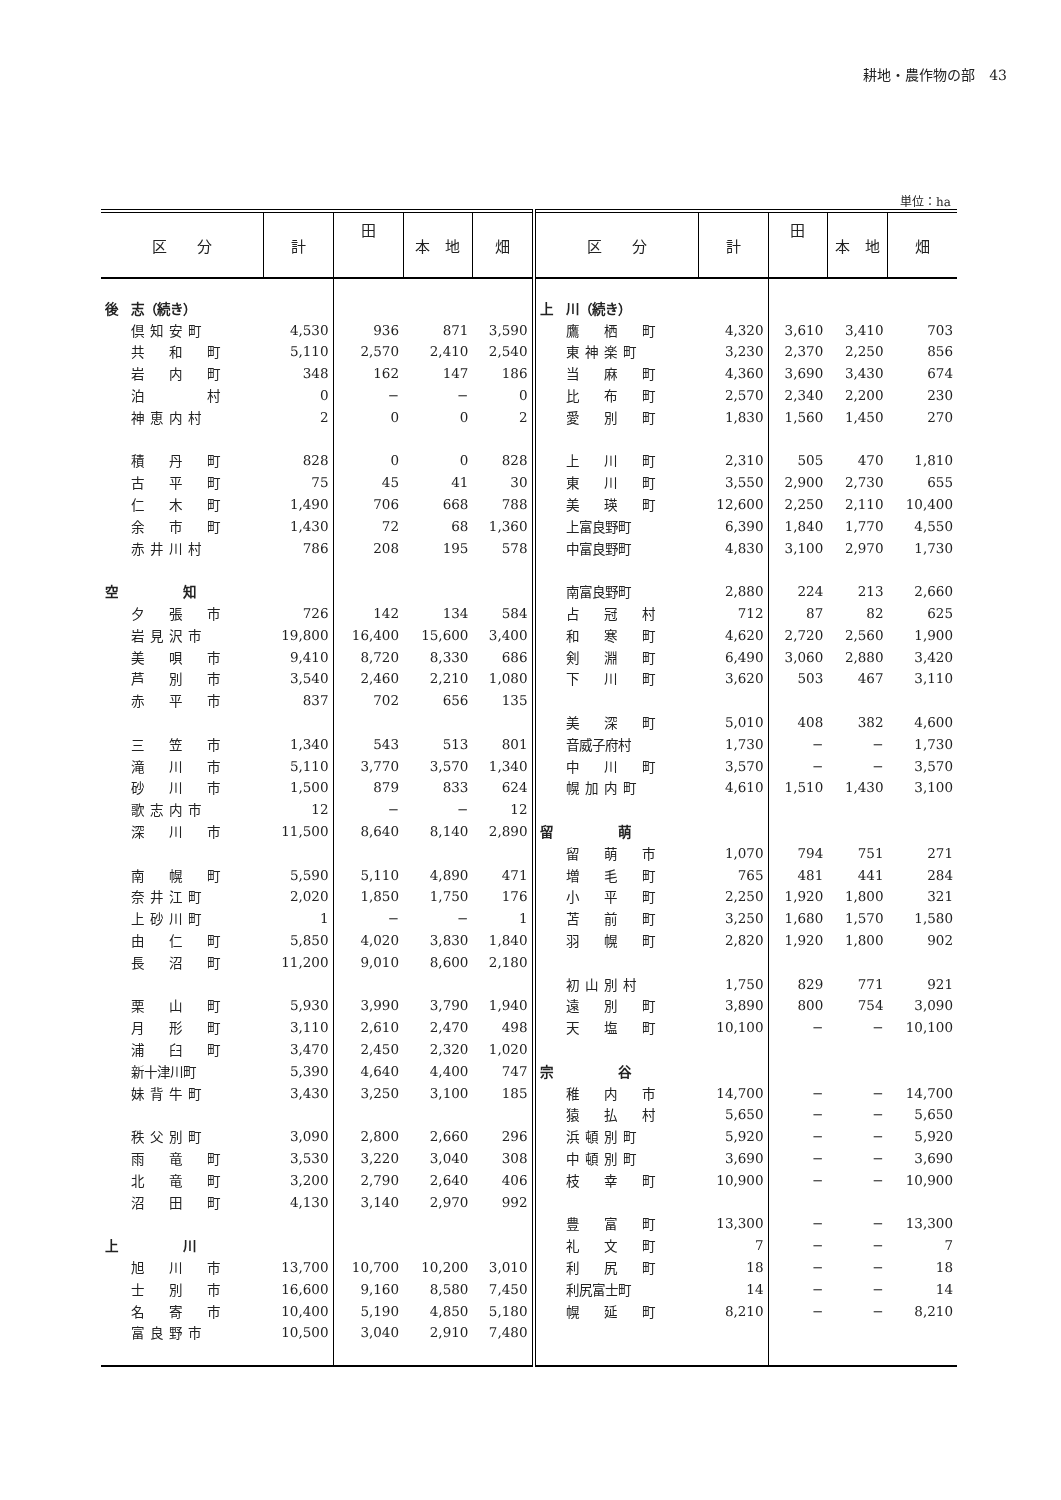耕地・農作物の部　43
単位：ha
| 区 分 | 計 | 田 | 本 地 | 畑 | 区 分 | 計 | 田 | 本 地 | 畑 |
| --- | --- | --- | --- | --- | --- | --- | --- | --- | --- |
| 後 志（続き） | | | | | 上 川（続き） | | | | |
| 倶知安町 | 4,530 | 936 | 871 | 3,590 | 鷹 栖 町 | 4,320 | 3,610 | 3,410 | 703 |
| 共 和 町 | 5,110 | 2,570 | 2,410 | 2,540 | 東神楽町 | 3,230 | 2,370 | 2,250 | 856 |
| 岩 内 町 | 348 | 162 | 147 | 186 | 当 麻 町 | 4,360 | 3,690 | 3,430 | 674 |
| 泊 村 | 0 | − | − | 0 | 比 布 町 | 2,570 | 2,340 | 2,200 | 230 |
| 神恵内村 | 2 | 0 | 0 | 2 | 愛 別 町 | 1,830 | 1,560 | 1,450 | 270 |
| 積 丹 町 | 828 | 0 | 0 | 828 | 上 川 町 | 2,310 | 505 | 470 | 1,810 |
| 古 平 町 | 75 | 45 | 41 | 30 | 東 川 町 | 3,550 | 2,900 | 2,730 | 655 |
| 仁 木 町 | 1,490 | 706 | 668 | 788 | 美 瑛 町 | 12,600 | 2,250 | 2,110 | 10,400 |
| 余 市 町 | 1,430 | 72 | 68 | 1,360 | 上富良野町 | 6,390 | 1,840 | 1,770 | 4,550 |
| 赤井川村 | 786 | 208 | 195 | 578 | 中富良野町 | 4,830 | 3,100 | 2,970 | 1,730 |
| 空 知 | | | | | 南富良野町 | 2,880 | 224 | 213 | 2,660 |
| 夕 張 市 | 726 | 142 | 134 | 584 | 占 冠 村 | 712 | 87 | 82 | 625 |
| 岩見沢市 | 19,800 | 16,400 | 15,600 | 3,400 | 和 寒 町 | 4,620 | 2,720 | 2,560 | 1,900 |
| 美 唄 市 | 9,410 | 8,720 | 8,330 | 686 | 剣 淵 町 | 6,490 | 3,060 | 2,880 | 3,420 |
| 芦 別 市 | 3,540 | 2,460 | 2,210 | 1,080 | 下 川 町 | 3,620 | 503 | 467 | 3,110 |
| 赤 平 市 | 837 | 702 | 656 | 135 | | | | | |
| | | | | | 美 深 町 | 5,010 | 408 | 382 | 4,600 |
| 三 笠 市 | 1,340 | 543 | 513 | 801 | 音威子府村 | 1,730 | − | − | 1,730 |
| 滝 川 市 | 5,110 | 3,770 | 3,570 | 1,340 | 中 川 町 | 3,570 | − | − | 3,570 |
| 砂 川 市 | 1,500 | 879 | 833 | 624 | 幌加内町 | 4,610 | 1,510 | 1,430 | 3,100 |
| 歌志内市 | 12 | − | − | 12 | | | | | |
| 深 川 市 | 11,500 | 8,640 | 8,140 | 2,890 | 留 萌 | | | | |
| | | | | | 留 萌 市 | 1,070 | 794 | 751 | 271 |
| 南 幌 町 | 5,590 | 5,110 | 4,890 | 471 | 増 毛 町 | 765 | 481 | 441 | 284 |
| 奈井江町 | 2,020 | 1,850 | 1,750 | 176 | 小 平 町 | 2,250 | 1,920 | 1,800 | 321 |
| 上砂川町 | 1 | − | − | 1 | 苫 前 町 | 3,250 | 1,680 | 1,570 | 1,580 |
| 由 仁 町 | 5,850 | 4,020 | 3,830 | 1,840 | 羽 幌 町 | 2,820 | 1,920 | 1,800 | 902 |
| 長 沼 町 | 11,200 | 9,010 | 8,600 | 2,180 | | | | | |
| | | | | | 初山別村 | 1,750 | 829 | 771 | 921 |
| 栗 山 町 | 5,930 | 3,990 | 3,790 | 1,940 | 遠 別 町 | 3,890 | 800 | 754 | 3,090 |
| 月 形 町 | 3,110 | 2,610 | 2,470 | 498 | 天 塩 町 | 10,100 | − | − | 10,100 |
| 浦 臼 町 | 3,470 | 2,450 | 2,320 | 1,020 | | | | | |
| 新十津川町 | 5,390 | 4,640 | 4,400 | 747 | 宗 谷 | | | | |
| 妹背牛町 | 3,430 | 3,250 | 3,100 | 185 | 稚 内 市 | 14,700 | − | − | 14,700 |
| | | | | | 猿 払 村 | 5,650 | − | − | 5,650 |
| 秩父別町 | 3,090 | 2,800 | 2,660 | 296 | 浜頓別町 | 5,920 | − | − | 5,920 |
| 雨 竜 町 | 3,530 | 3,220 | 3,040 | 308 | 中頓別町 | 3,690 | − | − | 3,690 |
| 北 竜 町 | 3,200 | 2,790 | 2,640 | 406 | 枝 幸 町 | 10,900 | − | − | 10,900 |
| 沼 田 町 | 4,130 | 3,140 | 2,970 | 992 | | | | | |
| | | | | | 豊 富 町 | 13,300 | − | − | 13,300 |
| 上 川 | | | | | 礼 文 町 | 7 | − | − | 7 |
| 旭 川 市 | 13,700 | 10,700 | 10,200 | 3,010 | 利 尻 町 | 18 | − | − | 18 |
| 士 別 市 | 16,600 | 9,160 | 8,580 | 7,450 | 利尻富士町 | 14 | − | − | 14 |
| 名 寄 市 | 10,400 | 5,190 | 4,850 | 5,180 | 幌 延 町 | 8,210 | − | − | 8,210 |
| 富良野市 | 10,500 | 3,040 | 2,910 | 7,480 | | | | | |